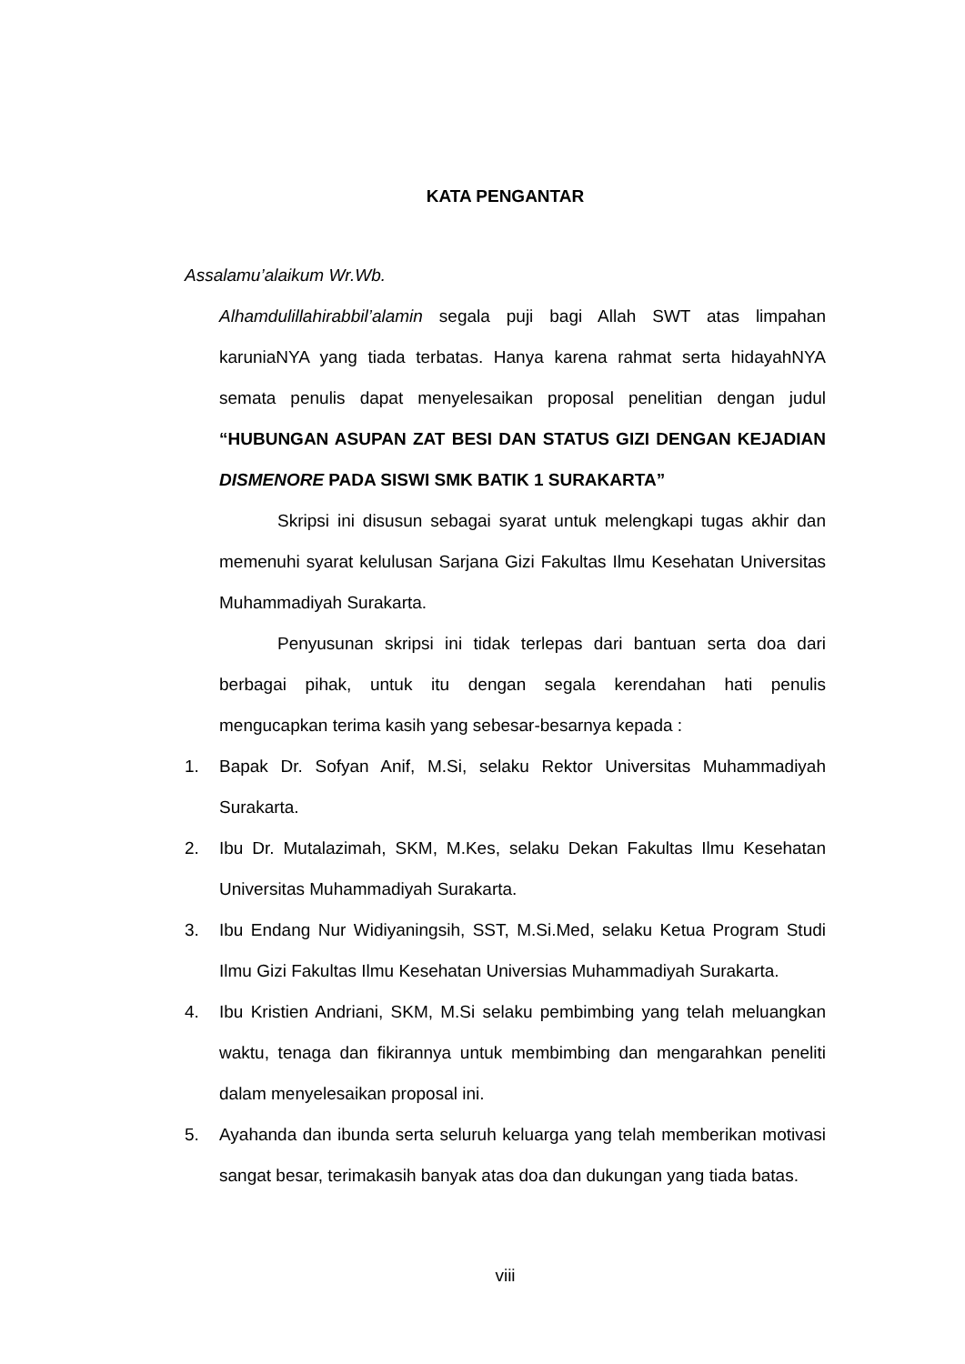KATA PENGANTAR
Assalamu’alaikum Wr.Wb.
Alhamdulillahirabbil’alamin segala puji bagi Allah SWT atas limpahan karuniaNYA yang tiada terbatas. Hanya karena rahmat serta hidayahNYA semata penulis dapat menyelesaikan proposal penelitian dengan judul “HUBUNGAN ASUPAN ZAT BESI DAN STATUS GIZI DENGAN KEJADIAN DISMENORE PADA SISWI SMK BATIK 1 SURAKARTA”
Skripsi ini disusun sebagai syarat untuk melengkapi tugas akhir dan memenuhi syarat kelulusan Sarjana Gizi Fakultas Ilmu Kesehatan Universitas Muhammadiyah Surakarta.
Penyusunan skripsi ini tidak terlepas dari bantuan serta doa dari berbagai pihak, untuk itu dengan segala kerendahan hati penulis mengucapkan terima kasih yang sebesar-besarnya kepada :
1. Bapak Dr. Sofyan Anif, M.Si, selaku Rektor Universitas Muhammadiyah Surakarta.
2. Ibu Dr. Mutalazimah, SKM, M.Kes, selaku Dekan Fakultas Ilmu Kesehatan Universitas Muhammadiyah Surakarta.
3. Ibu Endang Nur Widiyaningsih, SST, M.Si.Med, selaku Ketua Program Studi Ilmu Gizi Fakultas Ilmu Kesehatan Universias Muhammadiyah Surakarta.
4. Ibu Kristien Andriani, SKM, M.Si selaku pembimbing yang telah meluangkan waktu, tenaga dan fikirannya untuk membimbing dan mengarahkan peneliti dalam menyelesaikan proposal ini.
5. Ayahanda dan ibunda serta seluruh keluarga yang telah memberikan motivasi sangat besar, terimakasih banyak atas doa dan dukungan yang tiada batas.
viii